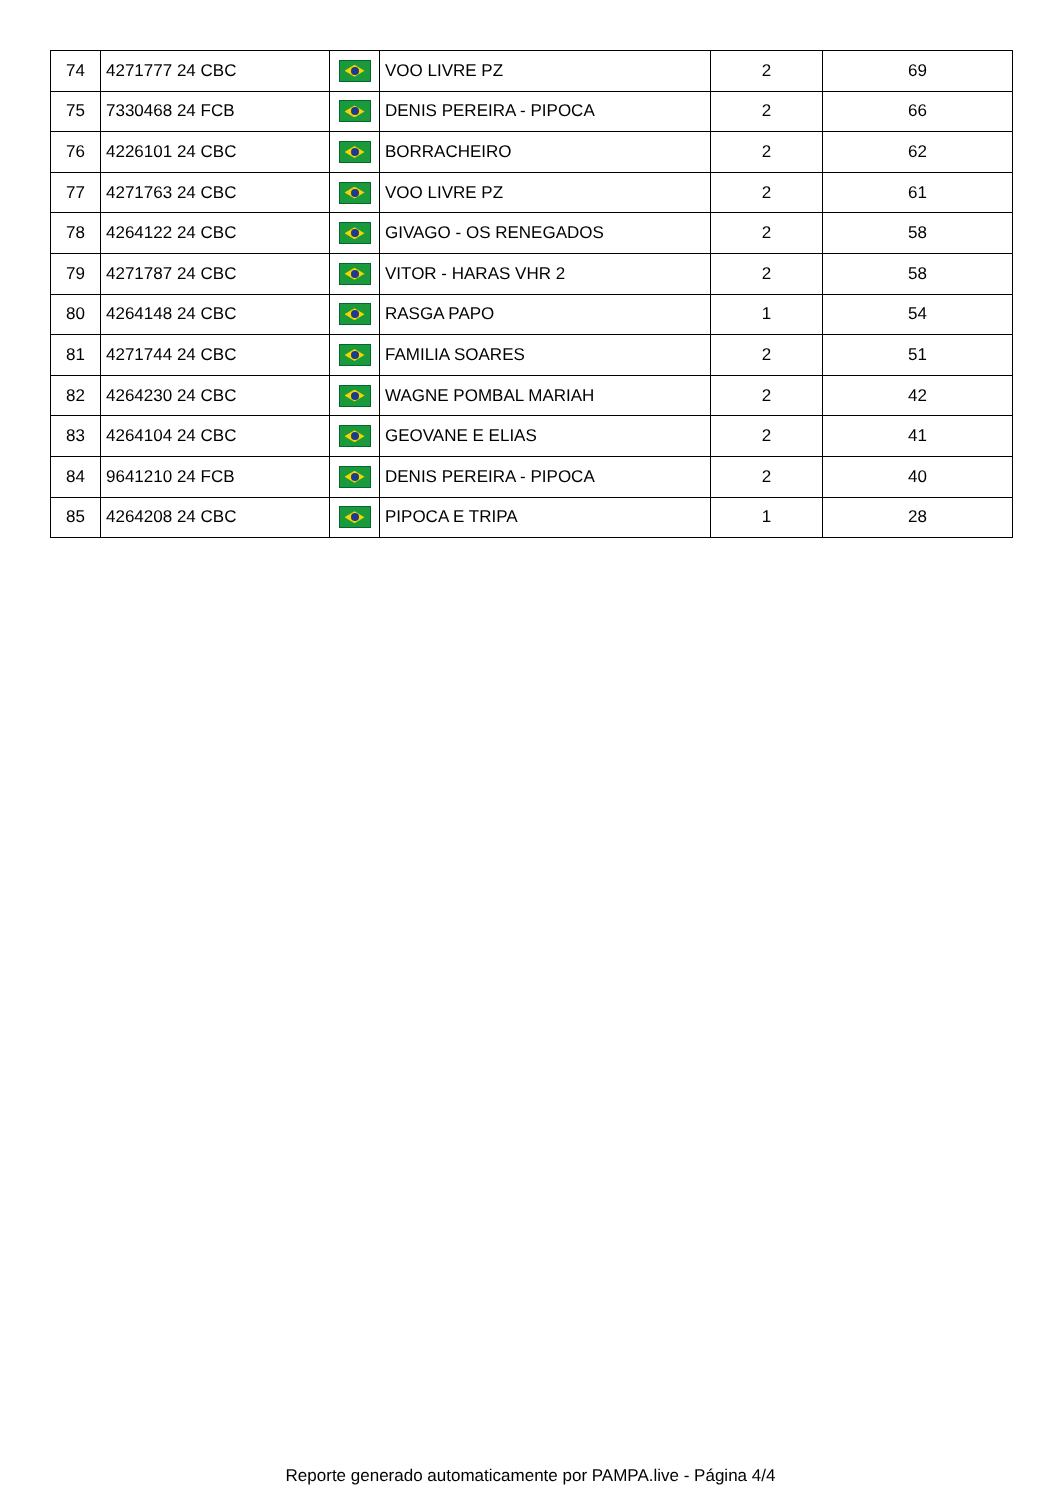| 74 | 4271777 24 CBC | | VOO LIVRE PZ | 2 | 69 |
| 75 | 7330468 24 FCB | | DENIS PEREIRA - PIPOCA | 2 | 66 |
| 76 | 4226101 24 CBC | | BORRACHEIRO | 2 | 62 |
| 77 | 4271763 24 CBC | | VOO LIVRE PZ | 2 | 61 |
| 78 | 4264122 24 CBC | | GIVAGO - OS RENEGADOS | 2 | 58 |
| 79 | 4271787 24 CBC | | VITOR - HARAS VHR 2 | 2 | 58 |
| 80 | 4264148 24 CBC | | RASGA PAPO | 1 | 54 |
| 81 | 4271744 24 CBC | | FAMILIA SOARES | 2 | 51 |
| 82 | 4264230 24 CBC | | WAGNE POMBAL MARIAH | 2 | 42 |
| 83 | 4264104 24 CBC | | GEOVANE E ELIAS | 2 | 41 |
| 84 | 9641210 24 FCB | | DENIS PEREIRA - PIPOCA | 2 | 40 |
| 85 | 4264208 24 CBC | | PIPOCA E TRIPA | 1 | 28 |
Reporte generado automaticamente por PAMPA.live - Página 4/4